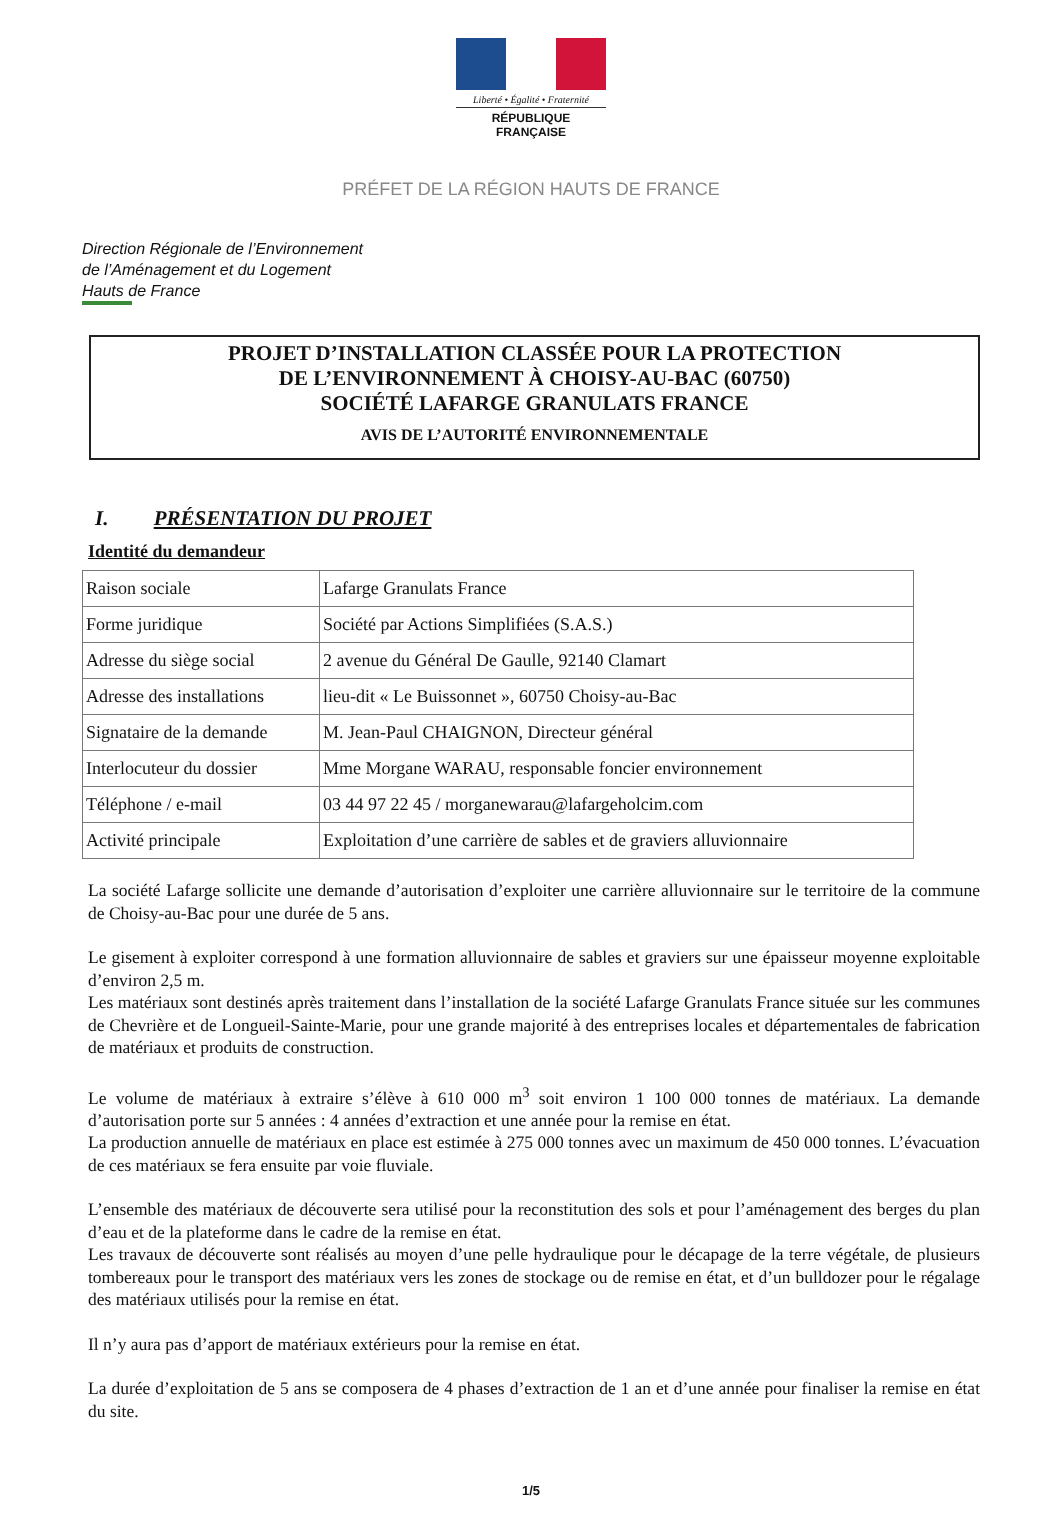Liberté • Égalité • Fraternité
RÉPUBLIQUE FRANÇAISE
PRÉFET DE LA RÉGION HAUTS DE FRANCE
Direction Régionale de l’Environnement
de l’Aménagement et du Logement
Hauts de France
PROJET D’INSTALLATION CLASSÉE POUR LA PROTECTION
DE L’ENVIRONNEMENT À CHOISY-AU-BAC (60750)
SOCIÉTÉ LAFARGE GRANULATS FRANCE
AVIS DE L’AUTORITÉ ENVIRONNEMENTALE
I. PRÉSENTATION DU PROJET
Identité du demandeur
| Raison sociale | Lafarge Granulats France |
| Forme juridique | Société par Actions Simplifiées (S.A.S.) |
| Adresse du siège social | 2 avenue du Général De Gaulle, 92140 Clamart |
| Adresse des installations | lieu-dit « Le Buissonnet », 60750 Choisy-au-Bac |
| Signataire de la demande | M. Jean-Paul CHAIGNON, Directeur général |
| Interlocuteur du dossier | Mme Morgane WARAU, responsable foncier environnement |
| Téléphone / e-mail | 03 44 97 22 45 / morganewarau@lafargeholcim.com |
| Activité principale | Exploitation d’une carrière de sables et de graviers alluvionnaire |
La société Lafarge sollicite une demande d’autorisation d’exploiter une carrière alluvionnaire sur le territoire de la commune de Choisy-au-Bac pour une durée de 5 ans.
Le gisement à exploiter correspond à une formation alluvionnaire de sables et graviers sur une épaisseur moyenne exploitable d’environ 2,5 m.
Les matériaux sont destinés après traitement dans l’installation de la société Lafarge Granulats France située sur les communes de Chevrière et de Longueil-Sainte-Marie, pour une grande majorité à des entreprises locales et départementales de fabrication de matériaux et produits de construction.
Le volume de matériaux à extraire s’élève à 610 000 m<sup>3</sup> soit environ 1 100 000 tonnes de matériaux. La demande d’autorisation porte sur 5 années : 4 années d’extraction et une année pour la remise en état.
La production annuelle de matériaux en place est estimée à 275 000 tonnes avec un maximum de 450 000 tonnes. L’évacuation de ces matériaux se fera ensuite par voie fluviale.
L’ensemble des matériaux de découverte sera utilisé pour la reconstitution des sols et pour l’aménagement des berges du plan d’eau et de la plateforme dans le cadre de la remise en état.
Les travaux de découverte sont réalisés au moyen d’une pelle hydraulique pour le décapage de la terre végétale, de plusieurs tombereaux pour le transport des matériaux vers les zones de stockage ou de remise en état, et d’un bulldozer pour le régalage des matériaux utilisés pour la remise en état.
Il n’y aura pas d’apport de matériaux extérieurs pour la remise en état.
La durée d’exploitation de 5 ans se composera de 4 phases d’extraction de 1 an et d’une année pour finaliser la remise en état du site.
1/5